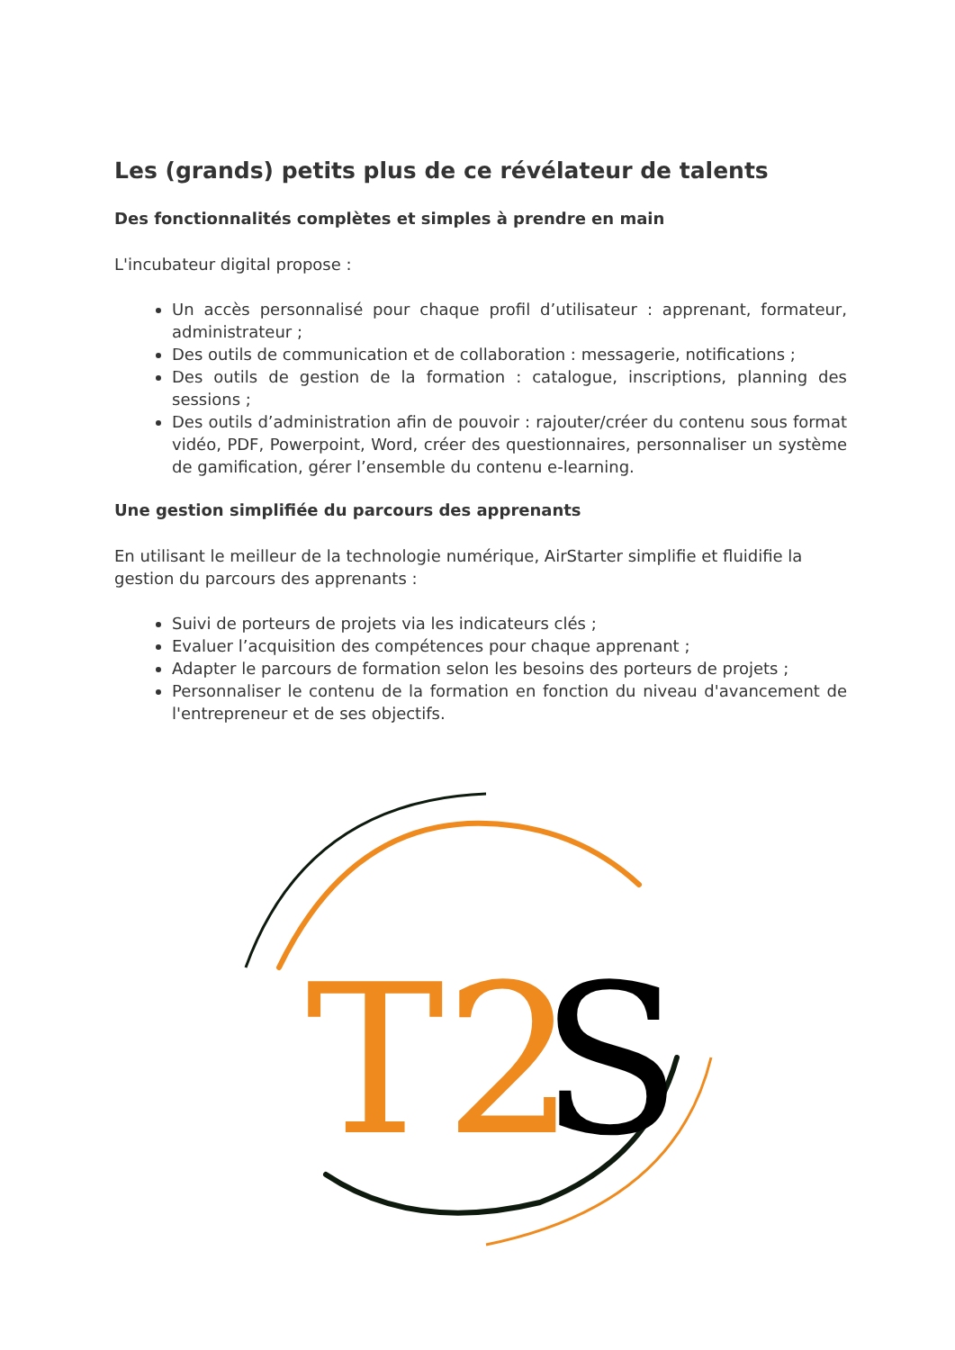Les (grands) petits plus de ce révélateur de talents
Des fonctionnalités complètes et simples à prendre en main
L'incubateur digital propose :
Un accès personnalisé pour chaque profil d’utilisateur : apprenant, formateur, administrateur ;
Des outils de communication et de collaboration : messagerie, notifications ;
Des outils de gestion de la formation : catalogue, inscriptions, planning des sessions ;
Des outils d’administration afin de pouvoir : rajouter/créer du contenu sous format vidéo, PDF, Powerpoint, Word, créer des questionnaires, personnaliser un système de gamification, gérer l’ensemble du contenu e-learning.
Une gestion simplifiée du parcours des apprenants
En utilisant le meilleur de la technologie numérique, AirStarter simplifie et fluidifie la gestion du parcours des apprenants :
Suivi de porteurs de projets via les indicateurs clés ;
Evaluer l’acquisition des compétences pour chaque apprenant ;
Adapter le parcours de formation selon les besoins des porteurs de projets ;
Personnaliser le contenu de la formation en fonction du niveau d'avancement de l'entrepreneur et de ses objectifs.
T2
S